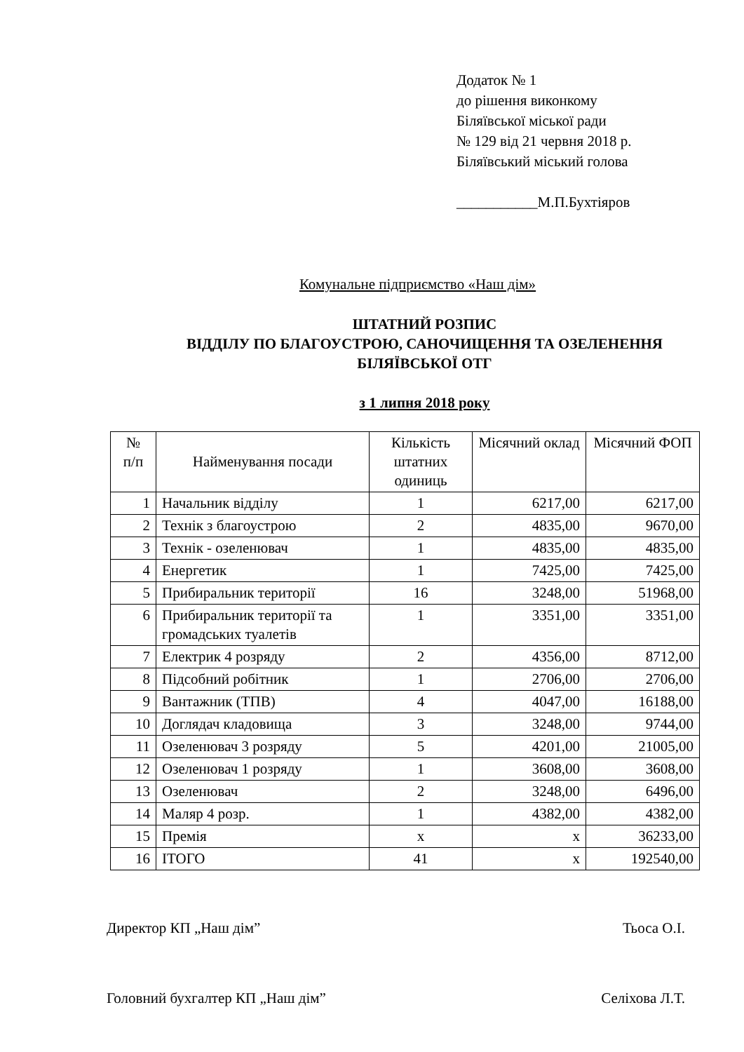Додаток № 1
до рішення виконкому
Біляївської міської ради
№ 129 від 21 червня 2018 р.
Біляївський міський голова
___________М.П.Бухтіяров
Комунальне підприємство «Наш дім»
ШТАТНИЙ РОЗПИС
ВІДДІЛУ ПО БЛАГОУСТРОЮ, САНОЧИЩЕННЯ ТА ОЗЕЛЕНЕННЯ
БІЛЯЇВСЬКОЇ ОТГ
з 1 липня 2018 року
| № п/п | Найменування посади | Кількість штатних одиниць | Місячний оклад | Місячний ФОП |
| --- | --- | --- | --- | --- |
| 1 | Начальник відділу | 1 | 6217,00 | 6217,00 |
| 2 | Технік з благоустрою | 2 | 4835,00 | 9670,00 |
| 3 | Технік - озеленювач | 1 | 4835,00 | 4835,00 |
| 4 | Енергетик | 1 | 7425,00 | 7425,00 |
| 5 | Прибиральник території | 16 | 3248,00 | 51968,00 |
| 6 | Прибиральник території та громадських туалетів | 1 | 3351,00 | 3351,00 |
| 7 | Електрик 4 розряду | 2 | 4356,00 | 8712,00 |
| 8 | Підсобний робітник | 1 | 2706,00 | 2706,00 |
| 9 | Вантажник (ТПВ) | 4 | 4047,00 | 16188,00 |
| 10 | Доглядач кладовища | 3 | 3248,00 | 9744,00 |
| 11 | Озеленювач 3 розряду | 5 | 4201,00 | 21005,00 |
| 12 | Озеленювач 1 розряду | 1 | 3608,00 | 3608,00 |
| 13 | Озеленювач | 2 | 3248,00 | 6496,00 |
| 14 | Маляр 4 розр. | 1 | 4382,00 | 4382,00 |
| 15 | Премія | х | х | 36233,00 |
| 16 | ІТОГО | 41 | х | 192540,00 |
Директор КП „Наш дім” Тьоса О.І.
Головний бухгалтер КП „Наш дім” Селіхова Л.Т.